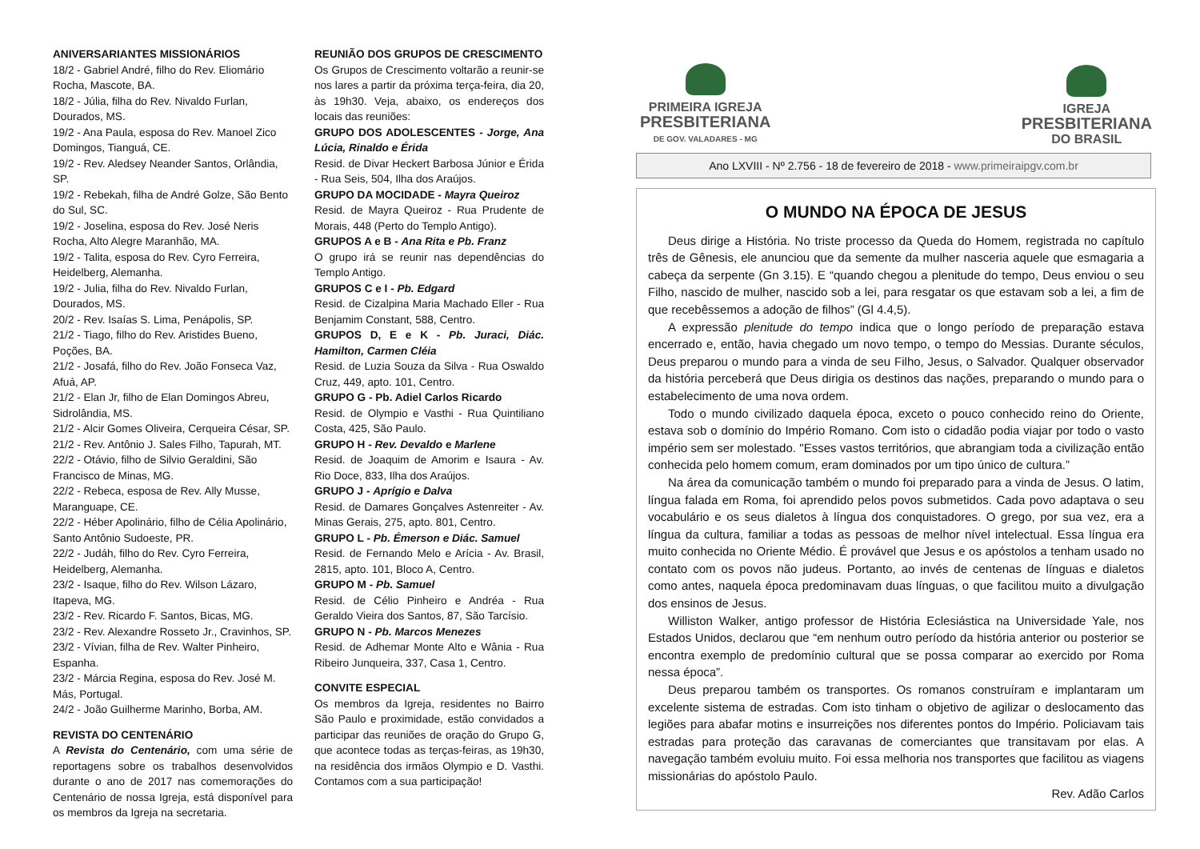ANIVERSARIANTES MISSIONÁRIOS
18/2 - Gabriel André, filho do Rev. Eliomário Rocha, Mascote, BA.
18/2 - Júlia, filha do Rev. Nivaldo Furlan, Dourados, MS.
19/2 - Ana Paula, esposa do Rev. Manoel Zico Domingos, Tianguá, CE.
19/2 - Rev. Aledsey Neander Santos, Orlândia, SP.
19/2 - Rebekah, filha de André Golze, São Bento do Sul, SC.
19/2 - Joselina, esposa do Rev. José Neris Rocha, Alto Alegre Maranhão, MA.
19/2 - Talita, esposa do Rev. Cyro Ferreira, Heidelberg, Alemanha.
19/2 - Julia, filha do Rev. Nivaldo Furlan, Dourados, MS.
20/2 - Rev. Isaías S. Lima, Penápolis, SP.
21/2 - Tiago, filho do Rev. Aristides Bueno, Poções, BA.
21/2 - Josafá, filho do Rev. João Fonseca Vaz, Afuá, AP.
21/2 - Elan Jr, filho de Elan Domingos Abreu, Sidrolândia, MS.
21/2 - Alcir Gomes Oliveira, Cerqueira César, SP.
21/2 - Rev. Antônio J. Sales Filho, Tapurah, MT.
22/2 - Otávio, filho de Silvio Geraldini, São Francisco de Minas, MG.
22/2 - Rebeca, esposa de Rev. Ally Musse, Maranguape, CE.
22/2 - Héber Apolinário, filho de Célia Apolinário, Santo Antônio Sudoeste, PR.
22/2 - Judáh, filho do Rev. Cyro Ferreira, Heidelberg, Alemanha.
23/2 - Isaque, filho do Rev. Wilson Lázaro, Itapeva, MG.
23/2 - Rev. Ricardo F. Santos, Bicas, MG.
23/2 - Rev. Alexandre Rosseto Jr., Cravinhos, SP.
23/2 - Vívian, filha de Rev. Walter Pinheiro, Espanha.
23/2 - Márcia Regina, esposa do Rev. José M. Más, Portugal.
24/2 - João Guilherme Marinho, Borba, AM.
REVISTA DO CENTENÁRIO
A Revista do Centenário, com uma série de reportagens sobre os trabalhos desenvolvidos durante o ano de 2017 nas comemorações do Centenário de nossa Igreja, está disponível para os membros da Igreja na secretaria.
REUNIÃO DOS GRUPOS DE CRESCIMENTO
Os Grupos de Crescimento voltarão a reunir-se nos lares a partir da próxima terça-feira, dia 20, às 19h30. Veja, abaixo, os endereços dos locais das reuniões:
GRUPO DOS ADOLESCENTES - Jorge, Ana Lúcia, Rinaldo e Érida
Resid. de Divar Heckert Barbosa Júnior e Érida - Rua Seis, 504, Ilha dos Araújos.
GRUPO DA MOCIDADE - Mayra Queiroz
Resid. de Mayra Queiroz - Rua Prudente de Morais, 448 (Perto do Templo Antigo).
GRUPOS A e B - Ana Rita e Pb. Franz
O grupo irá se reunir nas dependências do Templo Antigo.
GRUPOS C e I - Pb. Edgard
Resid. de Cizalpina Maria Machado Eller - Rua Benjamim Constant, 588, Centro.
GRUPOS D, E e K - Pb. Juraci, Diác. Hamilton, Carmen Cléia
Resid. de Luzia Souza da Silva - Rua Oswaldo Cruz, 449, apto. 101, Centro.
GRUPO G - Pb. Adiel Carlos Ricardo
Resid. de Olympio e Vasthi - Rua Quintiliano Costa, 425, São Paulo.
GRUPO H - Rev. Devaldo e Marlene
Resid. de Joaquim de Amorim e Isaura - Av. Rio Doce, 833, Ilha dos Araújos.
GRUPO J - Aprígio e Dalva
Resid. de Damares Gonçalves Astenreiter - Av. Minas Gerais, 275, apto. 801, Centro.
GRUPO L - Pb. Émerson e Diác. Samuel
Resid. de Fernando Melo e Arícia - Av. Brasil, 2815, apto. 101, Bloco A, Centro.
GRUPO M - Pb. Samuel
Resid. de Célio Pinheiro e Andréa - Rua Geraldo Vieira dos Santos, 87, São Tarcísio.
GRUPO N - Pb. Marcos Menezes
Resid. de Adhemar Monte Alto e Wânia - Rua Ribeiro Junqueira, 337, Casa 1, Centro.
CONVITE ESPECIAL
Os membros da Igreja, residentes no Bairro São Paulo e proximidade, estão convidados a participar das reuniões de oração do Grupo G, que acontece todas as terças-feiras, as 19h30, na residência dos irmãos Olympio e D. Vasthi. Contamos com a sua participação!
PRIMEIRA IGREJA
PRESBITERIANA
DE GOV. VALADARES - MG
IGREJA
PRESBITERIANA
DO BRASIL
Ano LXVIII - Nº 2.756 - 18 de fevereiro de 2018 - www.primeiraipgv.com.br
O MUNDO NA ÉPOCA DE JESUS
Deus dirige a História. No triste processo da Queda do Homem, registrada no capítulo três de Gênesis, ele anunciou que da semente da mulher nasceria aquele que esmagaria a cabeça da serpente (Gn 3.15). E “quando chegou a plenitude do tempo, Deus enviou o seu Filho, nascido de mulher, nascido sob a lei, para resgatar os que estavam sob a lei, a fim de que recebêssemos a adoção de filhos” (Gl 4.4,5).
A expressão plenitude do tempo indica que o longo período de preparação estava encerrado e, então, havia chegado um novo tempo, o tempo do Messias. Durante séculos, Deus preparou o mundo para a vinda de seu Filho, Jesus, o Salvador. Qualquer observador da história perceberá que Deus dirigia os destinos das nações, preparando o mundo para o estabelecimento de uma nova ordem.
Todo o mundo civilizado daquela época, exceto o pouco conhecido reino do Oriente, estava sob o domínio do Império Romano. Com isto o cidadão podia viajar por todo o vasto império sem ser molestado. "Esses vastos territórios, que abrangiam toda a civilização então conhecida pelo homem comum, eram dominados por um tipo único de cultura.”
Na área da comunicação também o mundo foi preparado para a vinda de Jesus. O latim, língua falada em Roma, foi aprendido pelos povos submetidos. Cada povo adaptava o seu vocabulário e os seus dialetos à língua dos conquistadores. O grego, por sua vez, era a língua da cultura, familiar a todas as pessoas de melhor nível intelectual. Essa língua era muito conhecida no Oriente Médio. É provável que Jesus e os apóstolos a tenham usado no contato com os povos não judeus. Portanto, ao invés de centenas de línguas e dialetos como antes, naquela época predominavam duas línguas, o que facilitou muito a divulgação dos ensinos de Jesus.
Williston Walker, antigo professor de História Eclesiástica na Universidade Yale, nos Estados Unidos, declarou que “em nenhum outro período da história anterior ou posterior se encontra exemplo de predomínio cultural que se possa comparar ao exercido por Roma nessa época”.
Deus preparou também os transportes. Os romanos construíram e implantaram um excelente sistema de estradas. Com isto tinham o objetivo de agilizar o deslocamento das legiões para abafar motins e insurreições nos diferentes pontos do Império. Policiavam tais estradas para proteção das caravanas de comerciantes que transitavam por elas. A navegação também evoluiu muito. Foi essa melhoria nos transportes que facilitou as viagens missionárias do apóstolo Paulo.
Rev. Adão Carlos